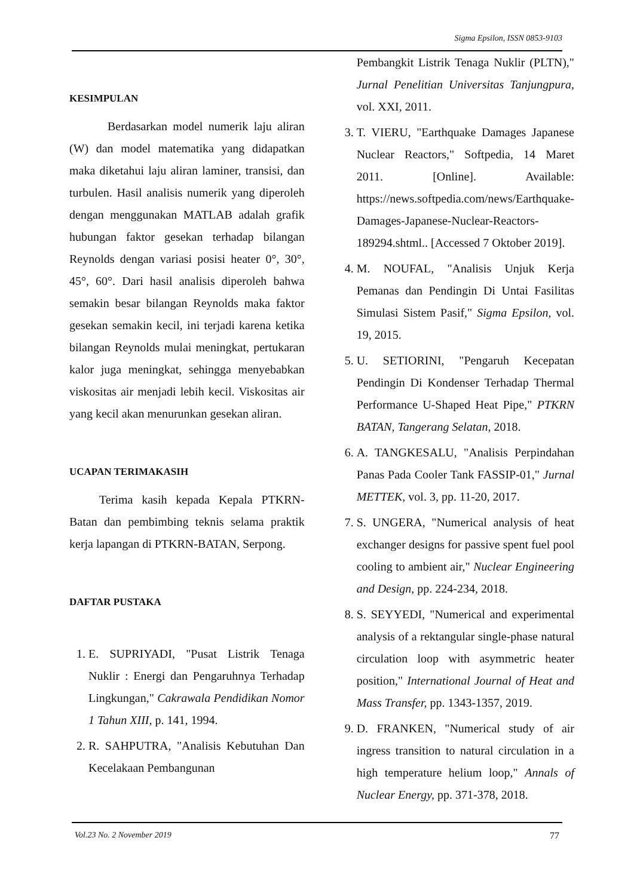Sigma Epsilon, ISSN 0853-9103
KESIMPULAN
Berdasarkan model numerik laju aliran (W) dan model matematika yang didapatkan maka diketahui laju aliran laminer, transisi, dan turbulen. Hasil analisis numerik yang diperoleh dengan menggunakan MATLAB adalah grafik hubungan faktor gesekan terhadap bilangan Reynolds dengan variasi posisi heater 0°, 30°, 45°, 60°. Dari hasil analisis diperoleh bahwa semakin besar bilangan Reynolds maka faktor gesekan semakin kecil, ini terjadi karena ketika bilangan Reynolds mulai meningkat, pertukaran kalor juga meningkat, sehingga menyebabkan viskositas air menjadi lebih kecil. Viskositas air yang kecil akan menurunkan gesekan aliran.
UCAPAN TERIMAKASIH
Terima kasih kepada Kepala PTKRN-Batan dan pembimbing teknis selama praktik kerja lapangan di PTKRN-BATAN, Serpong.
DAFTAR PUSTAKA
1. E. SUPRIYADI, "Pusat Listrik Tenaga Nuklir : Energi dan Pengaruhnya Terhadap Lingkungan," Cakrawala Pendidikan Nomor 1 Tahun XIII, p. 141, 1994.
2. R. SAHPUTRA, "Analisis Kebutuhan Dan Kecelakaan Pembangunan
Pembangkit Listrik Tenaga Nuklir (PLTN)," Jurnal Penelitian Universitas Tanjungpura, vol. XXI, 2011.
3. T. VIERU, "Earthquake Damages Japanese Nuclear Reactors," Softpedia, 14 Maret 2011. [Online]. Available: https://news.softpedia.com/news/Earthquake-Damages-Japanese-Nuclear-Reactors-189294.shtml.. [Accessed 7 Oktober 2019].
4. M. NOUFAL, "Analisis Unjuk Kerja Pemanas dan Pendingin Di Untai Fasilitas Simulasi Sistem Pasif," Sigma Epsilon, vol. 19, 2015.
5. U. SETIORINI, "Pengaruh Kecepatan Pendingin Di Kondenser Terhadap Thermal Performance U-Shaped Heat Pipe," PTKRN BATAN, Tangerang Selatan, 2018.
6. A. TANGKESALU, "Analisis Perpindahan Panas Pada Cooler Tank FASSIP-01," Jurnal METTEK, vol. 3, pp. 11-20, 2017.
7. S. UNGERA, "Numerical analysis of heat exchanger designs for passive spent fuel pool cooling to ambient air," Nuclear Engineering and Design, pp. 224-234, 2018.
8. S. SEYYEDI, "Numerical and experimental analysis of a rektangular single-phase natural circulation loop with asymmetric heater position," International Journal of Heat and Mass Transfer, pp. 1343-1357, 2019.
9. D. FRANKEN, "Numerical study of air ingress transition to natural circulation in a high temperature helium loop," Annals of Nuclear Energy, pp. 371-378, 2018.
Vol.23 No. 2 November 2019 77